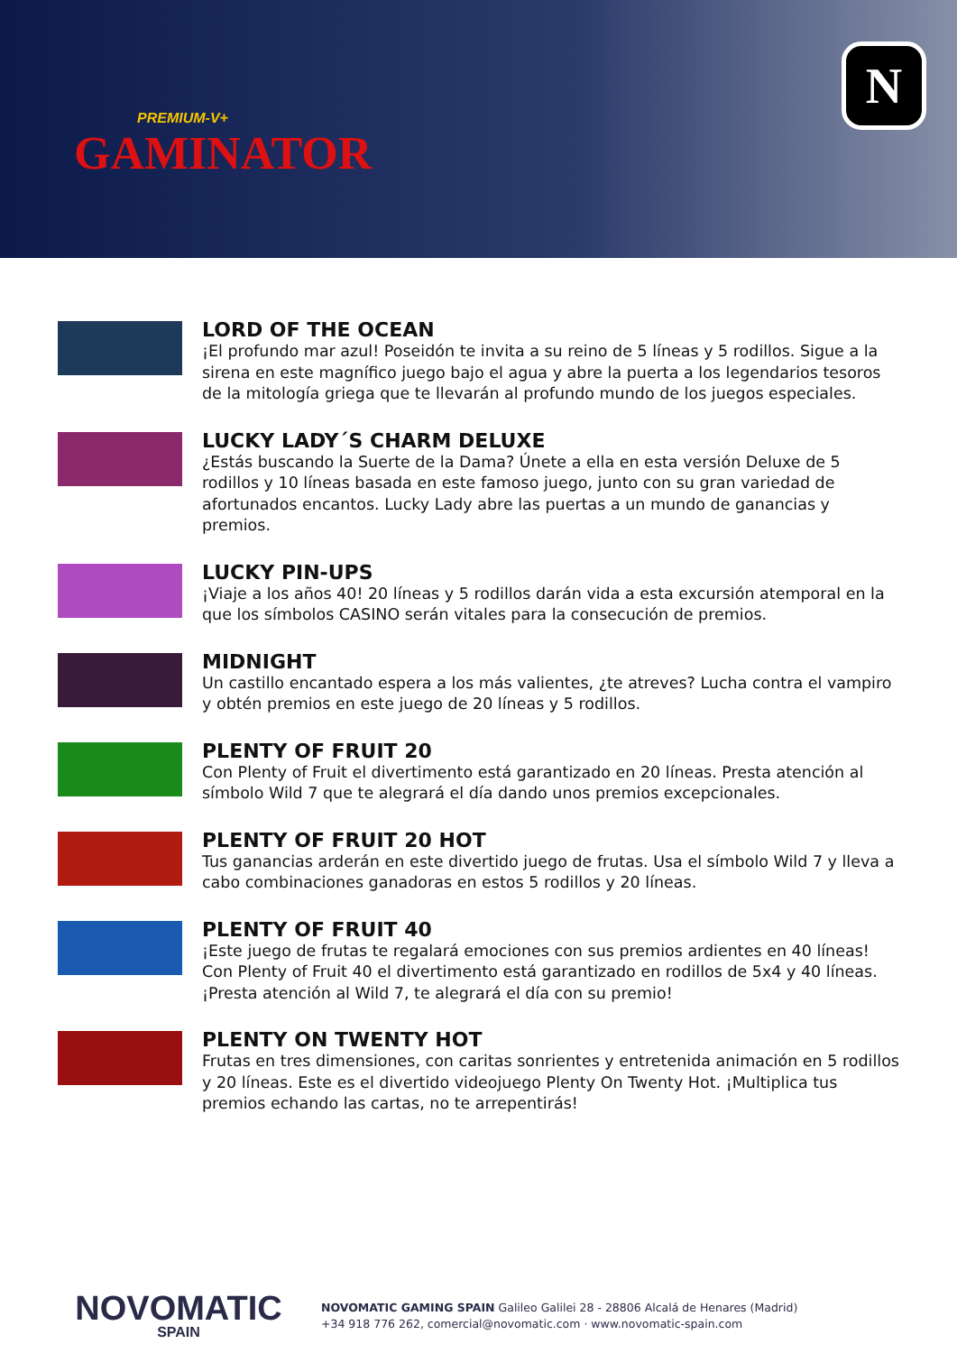PREMIUM-V+
GAMINATOR
N
LORD OF THE OCEAN
¡El profundo mar azul! Poseidón te invita a su reino de 5 líneas y 5 rodillos. Sigue a la sirena en este magnífico juego bajo el agua y abre la puerta a los legendarios tesoros de la mitología griega que te llevarán al profundo mundo de los juegos especiales.
LUCKY LADY´S CHARM DELUXE
¿Estás buscando la Suerte de la Dama? Únete a ella en esta versión Deluxe de 5 rodillos y 10 líneas basada en este famoso juego, junto con su gran variedad de afortunados encantos. Lucky Lady abre las puertas a un mundo de ganancias y premios.
LUCKY PIN-UPS
¡Viaje a los años 40! 20 líneas y 5 rodillos darán vida a esta excursión atemporal en la que los símbolos CASINO serán vitales para la consecución de premios.
MIDNIGHT
Un castillo encantado espera a los más valientes, ¿te atreves? Lucha contra el vampiro y obtén premios en este juego de 20 líneas y 5 rodillos.
PLENTY OF FRUIT 20
Con Plenty of Fruit el divertimento está garantizado en 20 líneas. Presta atención al símbolo Wild 7 que te alegrará el día dando unos premios excepcionales.
PLENTY OF FRUIT 20 HOT
Tus ganancias arderán en este divertido juego de frutas. Usa el símbolo Wild 7 y lleva a cabo combinaciones ganadoras en estos 5 rodillos y 20 líneas.
PLENTY OF FRUIT 40
¡Este juego de frutas te regalará emociones con sus premios ardientes en 40 líneas! Con Plenty of Fruit 40 el divertimento está garantizado en rodillos de 5x4 y 40 líneas. ¡Presta atención al Wild 7, te alegrará el día con su premio!
PLENTY ON TWENTY HOT
Frutas en tres dimensiones, con caritas sonrientes y entretenida animación en 5 rodillos y 20 líneas. Este es el divertido videojuego Plenty On Twenty Hot. ¡Multiplica tus premios echando las cartas, no te arrepentirás!
NOVOMATIC
SPAIN
NOVOMATIC GAMING SPAIN Galileo Galilei 28 - 28806 Alcalá de Henares (Madrid)
+34 918 776 262, comercial@novomatic.com · www.novomatic-spain.com